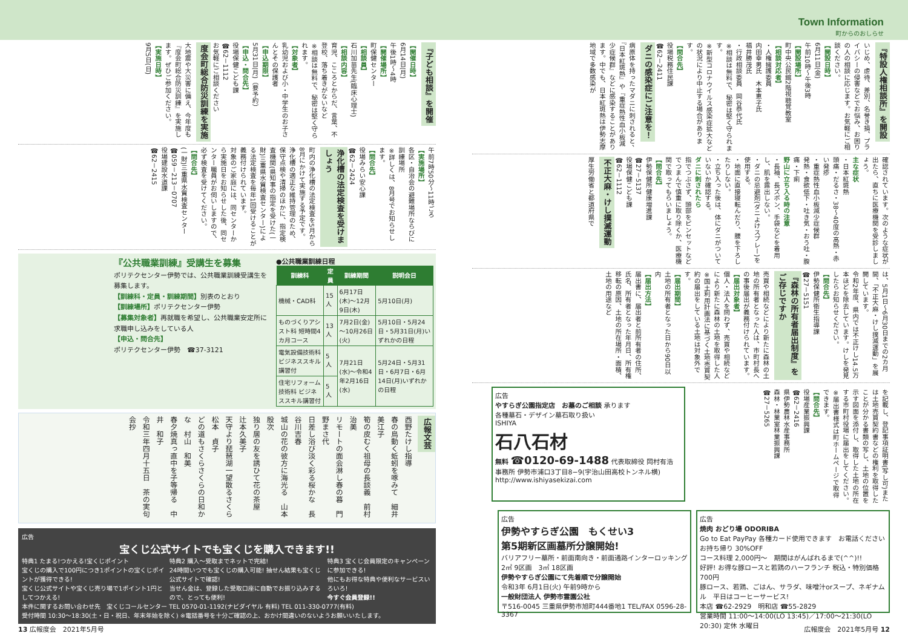Town Information
町からのおしらせ
『特設人権相談所』を開設
いじめ、虐待、差別、名誉き損、プライバシーの侵害などでお悩み、お困りの人の相談に応じます。お気軽にご相談ください。
【開設日時】
6月11日(金)
午前10時～午後3時
【開設場所】
町中央公民館2階視聴覚教室
【相談対応者】
・人権擁護委員
内田幸男氏　木本恵子氏
福井勝茂氏
・行政相談委員　岡谷恭代氏
※相談は無料で、秘密は堅く守られます。
※新型コロナウイルス感染症拡大などの状況により中止する場合があります。
【問合先】
役場税務住民課
☎62－2411
ダニの感染症にご注意を！
病原体を持ったマダニに刺されると、『日本紅斑熱』や『重症熱性血小板減少症候群』などに感染することがあります。中でも、日本紅斑熱は伊勢志摩地域で多数感染が
確認されています。次のような症状が出たら、直ちに医療機関を受診しましょう。
主な症状
・日本紅斑熱
頭痛・だるさ・38～40度の高熱・赤い発疹
・重症熱性血小板減少症候群
発熱・食欲低下・吐き気・おう吐・腹痛・下痢
野山に立ち入る時の注意
・長袖、長ズボン、手袋などを着用し、肌を露出しない。
・ダニの忌避剤(ダニよけスプレー)を使用する。
・地面に直接寝転んだり、腰を下ろしたりしない。
・立ち入った後は、体にダニがついていないか確認する。
ダニに刺されたら
指でつぶさず、頭部をピンセットなどでつまんで慎重に取り除くか、医療機関で取ってもらいましょう。
【問合先】
伊勢保健所健康増進課
☎27－5137
役場保健こども課
☎62－1112
不正大麻・けし撲滅運動
厚生労働省と都道府県で
は、5月1日～6月30日までの2カ月間、「不正大麻・けし撲滅運動」を展開しています。
令和2年度、県内では不正けし14.5万本ほどを除去しています。けしを発見したらお知らせください。
【問合先】
伊勢保健所衛生指導課
☎27－5151
『森林の所有者届出制度』をご存じですか
売買や相続などにより新たに森林の土地の所有者となった人は、市町村長への事後届出が義務付けられています。
【届出対象者】
個人・法人を問わず、売買や相続などにより新たに森林の土地を取得した人
※国土利用計画法に基づく土地売買契約の届出をしている土地は対象外です。
【届出期間】
土地の所有者となった日から90日以内
【届出方法】
届出書に、届出者と前所有者の住所、氏名、所有者となった年月日、所有権移転の原因、土地の所在場所・面積、土地の用途など
を記載し、登記事項証明書(写し可)または土地売買契約書などの権利を取得したことが分かる書類の写し、土地の位置を示す図面を添付し、取得した土地の所在する市町村役場に届出をしてください。
※届出書様式は町ホームページで取得できます。
【問合先】
役場産業振興課
☎62－2416
県伊勢農林水産事務所
森林・林業室林業振興課
☎27－5265
広告
やすらぎ公園指定店　お墓のご相談 承ります
各種墓石・デザイン墓石取り扱い
ISHIYA
石八石材
無料 ☎0120-69-1488 代表取締役 岡村有浩
事務所 伊勢市浦口3丁目8−9(宇治山田高校トンネル横)
http://www.ishiyasekizai.com
広告
焼肉 おどり場 ODORIBA
Go to Eat PayPay 各種カード使用できます　お電話ください お持ち帰り 30%OFF
コース料理 2,000円～　期間はがんばれるまで(^^)!!
好評! お得な豚ロースと若鶏のハーフランチ 税込・特別価格 700円
豚ロース、若鶏、ごはん、サラダ、味噌汁orスープ、ネギナムル　平日はコーヒーサービス!
本店 ☎62-2929　明和店 ☎55-2829
営業時間 11:00～14:00(LO 13:45)／17:00～21:30(LO 20:30) 定休 水曜日
広告
伊勢やすらぎ公園　もくせい3
第5期新区画墓所分譲開始!
バリアフリー墓所・前面南向き・前面通路インターロッキング　2㎡ 9区画　3㎡ 18区画
伊勢やすらぎ公園にて先着順で分譲開始
令和3年 6月1日(火) 午前9時から
一般財団法人 伊勢市霊園公社
〒516-0045 三重県伊勢市旭町444番地1 TEL/FAX 0596-28-3367
『子ども相談』を開催
【開催日時】
6月14日(月)
午後1時～4時
【開催場所】
町保健センター
【相談員】
石川加苗先生(臨床心理士)
【相談内容】
育児、こころとからだ、言葉、不登校、落ち着きがないなど
※相談は無料で、秘密は堅く守られます。
【対象者】
乳幼児および小・中学生のお子さんとその保護者
【申込期限】
5月31日(月)（要予約）
【申込・問合先】
役場保健こども課
☎62－1112
お気軽にご相談ください
度会町総合防災訓練を実施
大地震や大災害に備え、今年度も『度会町総合防災訓練』を実施します。ぜひご参加ください。
【実施日時】
9月5日(日)
午前7時50分～11時ごろ
【実施場所】
各区・自治会の避難場所ならびに訓練場所
※詳しくは、8月号でお知らせします。
【問合先】
役場みらい安心課
☎62－2424
浄化槽の法定検査を受けましょう
町内の浄化槽の法定検査を5月から8月にかけて実施する予定です。
浄化槽の適正な維持管理のため、保守点検や清掃のほかに、指定検査機関(県知事の指定を受けた(一財)三重県水質検査センター)による法定検査を毎年1回受けることが義務付けられています。
対象のご家庭には、同センターから実施日をお知らせした後、同センター職員がお伺いしますので、必ず検査を受けてください。
【問合先】
(一財)三重県水質検査センター
☎059－213－0707
役場建設水道課
☎62－2415
●公共職業訓練日程
| 訓練科 | 定員 | 訓練期間 | 説明会日 |
| --- | --- | --- | --- |
| 機械・CAD科 | 15人 | 6月17日(木)～12月9日(木) | 5月10日(月) |
| ものづくりアシスト科 短時間4カ月コース | 13人 | 7月2日(金)～10月26日(火) | 5月10日・5月24日・5月31日(月)いずれかの日程 |
| 電気設備技術科 ビジネススキル講習付 | 5人 | 7月21日(水)～令和4年2月16日(水) | 5月24日・5月31日・6月7日・6月14日(月)いずれかの日程 |
| 住宅リフォーム技術科 ビジネススキル講習付 | 5人 | | |
『公共職業訓練』受講生を募集
ポリテクセンター伊勢では、公共職業訓練受講生を募集します。
【訓練科・定員・訓練期間】別表のとおり
【訓練場所】ポリテクセンター伊勢
【募集対象者】再就職を希望し、公共職業安定所に求職申し込みをしている人
【申込・問合先】
ポリテクセンター伊勢　☎37-3121
広報文芸
西野たけし指導
春の鳥動く蚯蚓を啄みて　細井美江子
筍の皮むく祖母の長談義　前村　治美
リモートの面会淋し春の暮　門野まさ代
日差し浴び淡く彩る桜かな　長谷川吉春
城山の花の彼方に海光る　山本　殷次
独り居の友を誘ひて花の茶屋　辻本久美子
天守より琵琶湖一望散るさくら　松本　貞子
どの道もさくらさくらの日和かな　村山　和美
春夕焼真っ直中を子等帰る　中井　和子
令和三年四月十五日　茶の実句会抄
広告
宝くじ公式サイトでも宝くじを購入できます!!
特典1 たまる!つかえる!宝くじポイント
宝くじの購入で100円につき1ポイントの宝くじポイントが獲得できる!
宝くじ公式サイトや宝くじ売り場で1ポイント1円としてつかえる!
特典2 購入～受取までネットで完結!
24時間いつでも宝くじの購入可能! 抽せん結果も宝くじ公式サイトで確認!
当せん金は、登録した受取口座に自動でお振り込みするので、とっても便利!
特典3 宝くじ会員限定のキャンペーンに参加できる!
他にもお得な特典や便利なサービスいろいろ!
今すぐ会員登録!!
本件に関するお問い合わせ先　宝くじコールセンター TEL 0570-01-1192(ナビダイヤル 有料) TEL 011-330-0777(有料)
受付時間 10:30～18:30(土・日・祝日、年末年始を除く) ※電話番号を十分ご確認の上、おかけ間違いのないようお願いいたします。
13 広報度会　2021年5月号 広報度会　2021年5月号 12